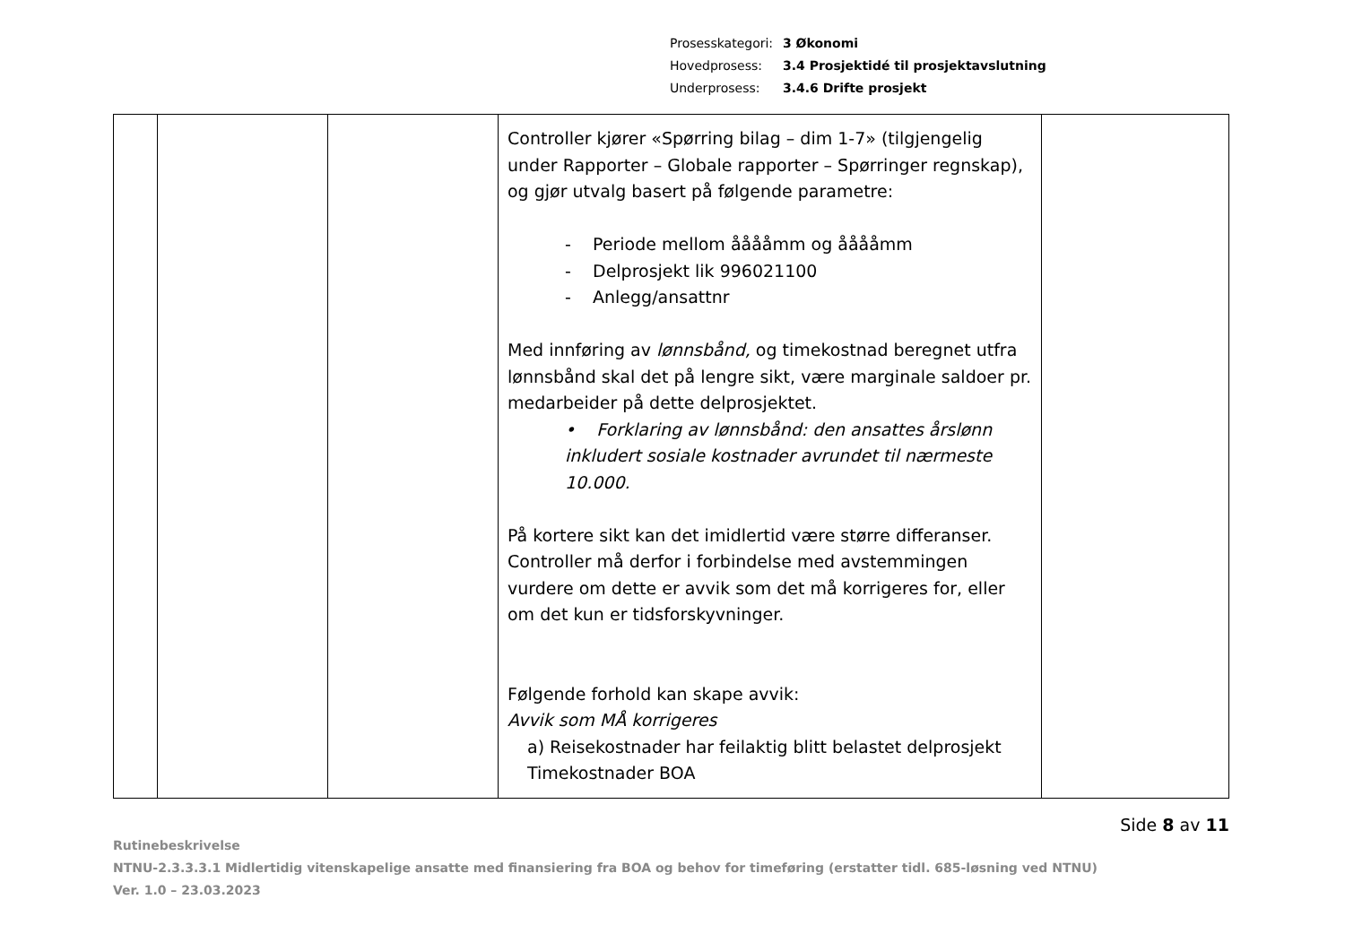Prosesskategori: 3 Økonomi
Hovedprosess: 3.4 Prosjektidé til prosjektavslutning
Underprosess: 3.4.6 Drifte prosjekt
| | | | Controller kjører «Spørring bilag – dim 1-7» (tilgjengelig under Rapporter – Globale rapporter – Spørringer regnskap), og gjør utvalg basert på følgende parametre: - Periode mellom ååååmm og ååååmm - Delprosjekt lik 996021100 - Anlegg/ansattnr Med innføring av lønnsbånd, og timekostnad beregnet utfra lønnsbånd skal det på lengre sikt, være marginale saldoer pr. medarbeider på dette delprosjektet. • Forklaring av lønnsbånd: den ansattes årslønn inkludert sosiale kostnader avrundet til nærmeste 10.000. På kortere sikt kan det imidlertid være større differanser. Controller må derfor i forbindelse med avstemmingen vurdere om dette er avvik som det må korrigeres for, eller om det kun er tidsforskyvninger. Følgende forhold kan skape avvik: Avvik som MÅ korrigeres a) Reisekostnader har feilaktig blitt belastet delprosjekt Timekostnader BOA | |
Side 8 av 11
Rutinebeskrivelse
NTNU-2.3.3.3.1 Midlertidig vitenskapelige ansatte med finansiering fra BOA og behov for timeføring (erstatter tidl. 685-løsning ved NTNU)
Ver. 1.0 – 23.03.2023